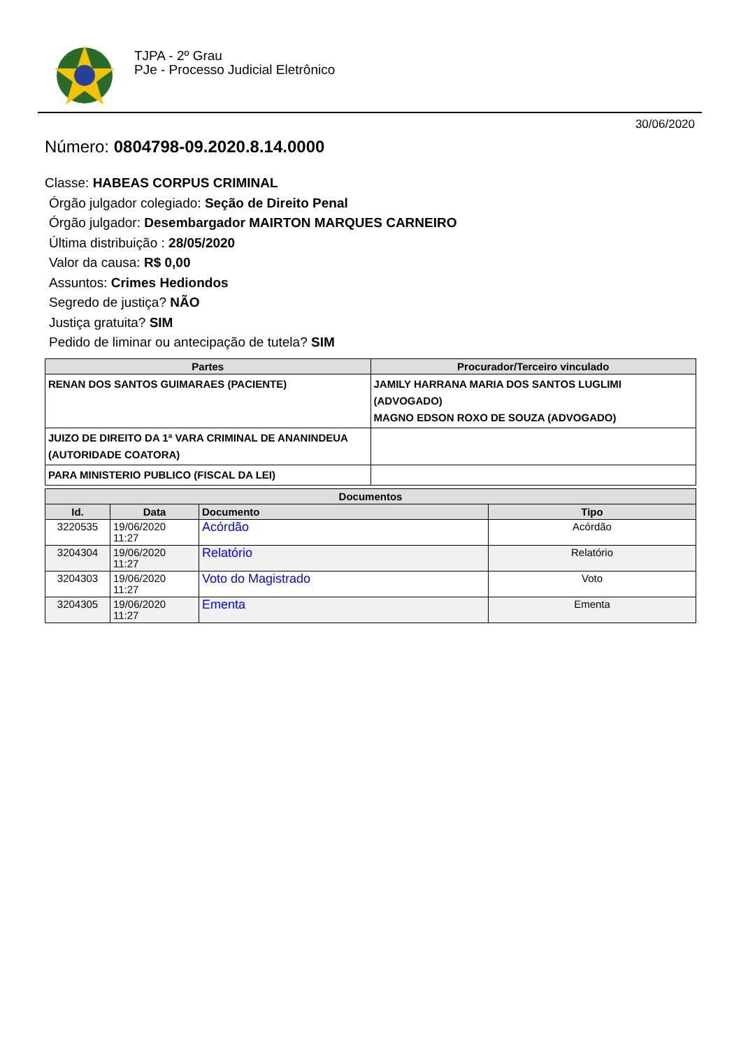TJPA - 2º Grau
PJe - Processo Judicial Eletrônico
30/06/2020
Número: 0804798-09.2020.8.14.0000
Classe: HABEAS CORPUS CRIMINAL
Órgão julgador colegiado: Seção de Direito Penal
Órgão julgador: Desembargador MAIRTON MARQUES CARNEIRO
Última distribuição : 28/05/2020
Valor da causa: R$ 0,00
Assuntos: Crimes Hediondos
Segredo de justiça? NÃO
Justiça gratuita? SIM
Pedido de liminar ou antecipação de tutela? SIM
| Partes | Procurador/Terceiro vinculado |
| --- | --- |
| RENAN DOS SANTOS GUIMARAES (PACIENTE) | JAMILY HARRANA MARIA DOS SANTOS LUGLIMI (ADVOGADO) MAGNO EDSON ROXO DE SOUZA (ADVOGADO) |
| JUIZO DE DIREITO DA 1ª VARA CRIMINAL DE ANANINDEUA (AUTORIDADE COATORA) | |
| PARA MINISTERIO PUBLICO (FISCAL DA LEI) | |
| Documentos | | | |
| --- | --- | --- | --- |
| Id. | Data | Documento | Tipo |
| 3220535 | 19/06/2020 11:27 | Acórdão | Acórdão |
| 3204304 | 19/06/2020 11:27 | Relatório | Relatório |
| 3204303 | 19/06/2020 11:27 | Voto do Magistrado | Voto |
| 3204305 | 19/06/2020 11:27 | Ementa | Ementa |